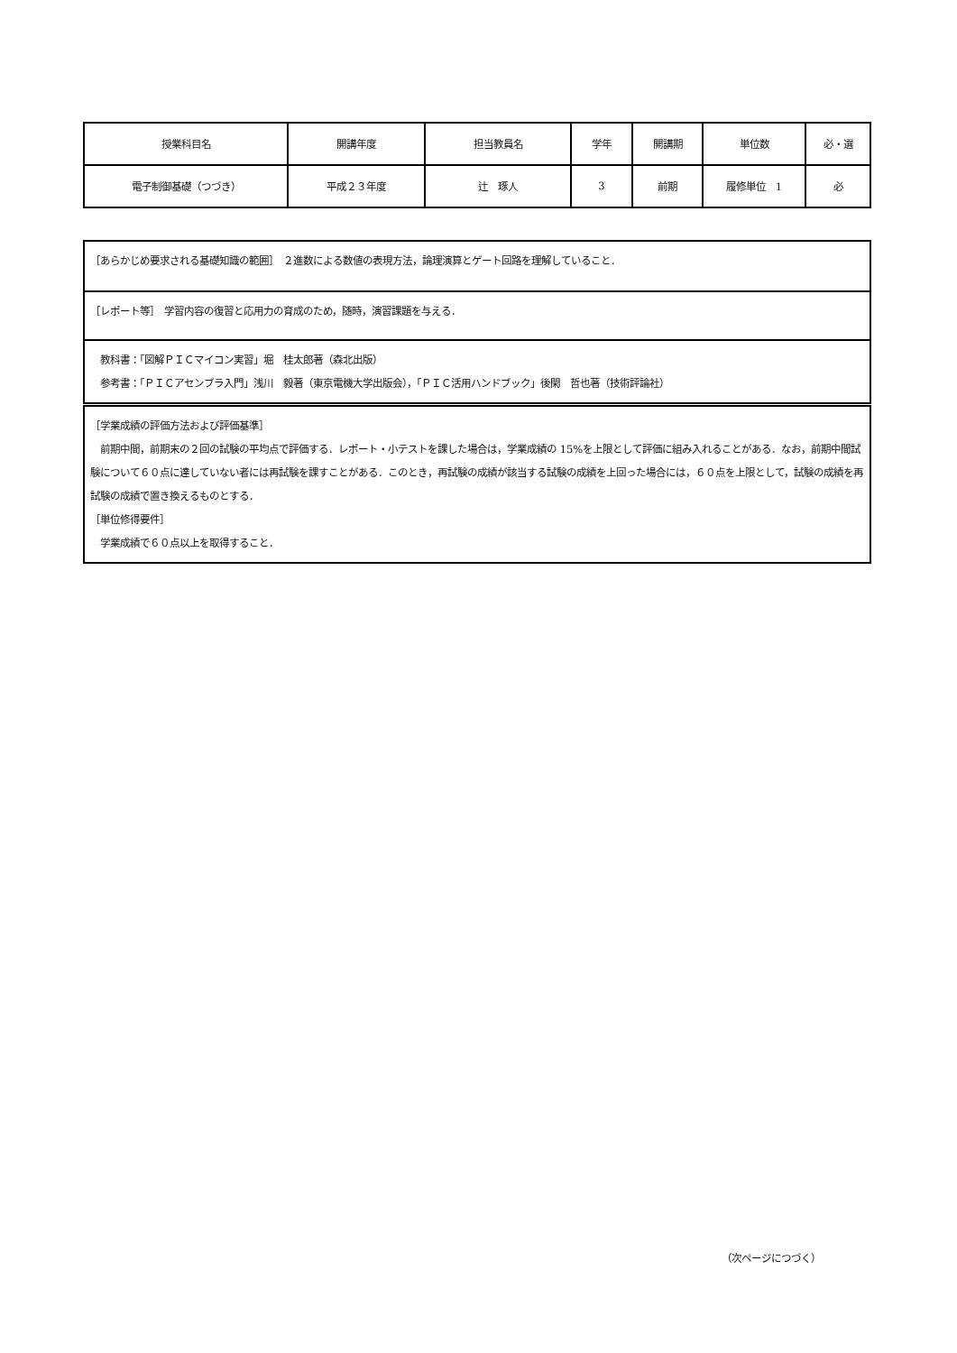| 授業科目名 | 開講年度 | 担当教員名 | 学年 | 開講期 | 単位数 | 必・選 |
| 電子制御基礎（つづき） | 平成２３年度 | 辻 琢人 | 3 | 前期 | 履修単位 1 | 必 |
| ［あらかじめ要求される基礎知識の範囲］ ２進数による数値の表現方法，論理演算とゲート回路を理解していること． |
| ［レポート等］ 学習内容の復習と応用力の育成のため，随時，演習課題を与える． |
| 教科書：「図解ＰＩＣマイコン実習」堀 桂太郎著（森北出版） 参考書：「ＰＩＣアセンブラ入門」浅川 毅著（東京電機大学出版会），「ＰＩＣ活用ハンドブック」後閑 哲也著（技術評論社） |
| ［学業成績の評価方法および評価基準］ 前期中間，前期末の２回の試験の平均点で評価する．レポート・小テストを課した場合は，学業成績の 15%を上限として評価に組み入れることがある．なお，前期中間試験について６０点に達していない者には再試験を課すことがある．このとき，再試験の成績が該当する試験の成績を上回った場合には，６０点を上限として，試験の成績を再試験の成績で置き換えるものとする． ［単位修得要件］ 学業成績で６０点以上を取得すること． |
（次ページにつづく）